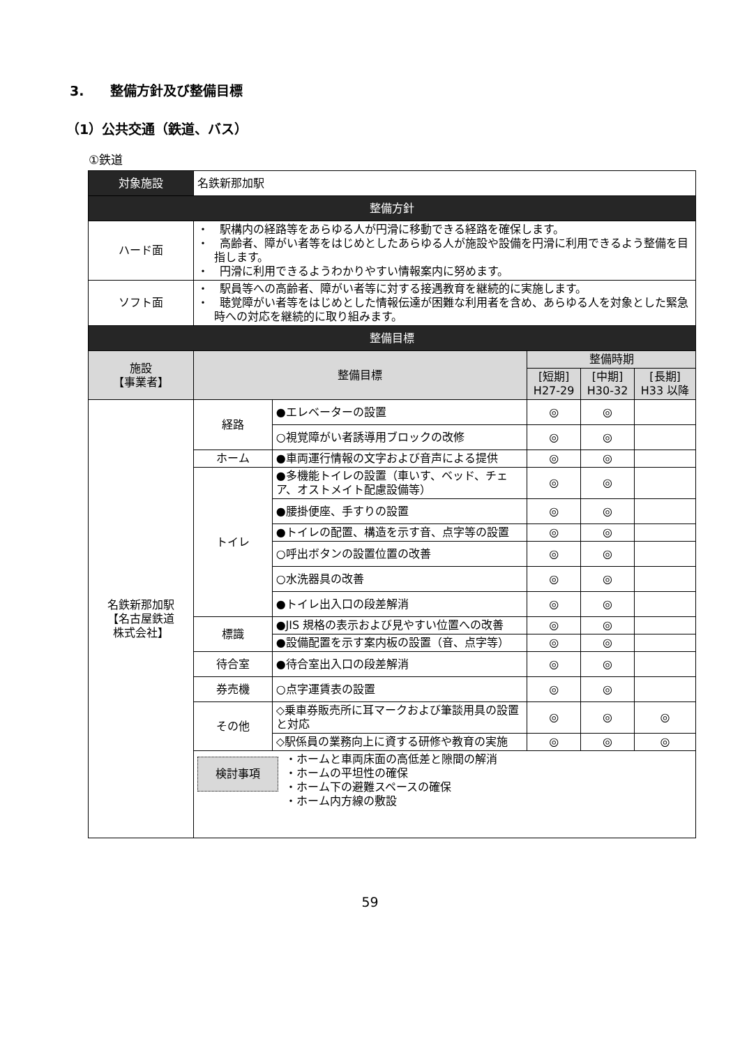3.　　整備方針及び整備目標
（1）公共交通（鉄道、バス）
①鉄道
| 対象施設 | 名鉄新那加駅 | | | | |
| 整備方針 | | | | | |
| ハード面 | ・ 駅構内の経路等をあらゆる人が円滑に移動できる経路を確保します。 ・ 高齢者、障がい者等をはじめとしたあらゆる人が施設や設備を円滑に利用できるよう整備を目指します。 ・ 円滑に利用できるようわかりやすい情報案内に努めます。 | | | | |
| ソフト面 | ・ 駅員等への高齢者、障がい者等に対する接遇教育を継続的に実施します。 ・ 聴覚障がい者等をはじめとした情報伝達が困難な利用者を含め、あらゆる人を対象とした緊急時への対応を継続的に取り組みます。 | | | | |
| 整備目標 | | | | | |
| 施設 【事業者】 | 整備目標 | | 整備時期 | | |
| | | | [短期] H27-29 | [中期] H30-32 | [長期] H33 以降 |
| 名鉄新那加駅 【名古屋鉄道 株式会社】 | 経路 | ●エレベーターの設置 | ◎ | ◎ | |
| | | ○視覚障がい者誘導用ブロックの改修 | ◎ | ◎ | |
| | ホーム | ●車両運行情報の文字および音声による提供 | ◎ | ◎ | |
| | トイレ | ●多機能トイレの設置（車いす、ベッド、チェア、オストメイト配慮設備等） | ◎ | ◎ | |
| | | ●腰掛便座、手すりの設置 | ◎ | ◎ | |
| | | ●トイレの配置、構造を示す音、点字等の設置 | ◎ | ◎ | |
| | | ○呼出ボタンの設置位置の改善 | ◎ | ◎ | |
| | | ○水洗器具の改善 | ◎ | ◎ | |
| | | ●トイレ出入口の段差解消 | ◎ | ◎ | |
| | 標識 | ●JIS 規格の表示および見やすい位置への改善 | ◎ | ◎ | |
| | | ●設備配置を示す案内板の設置（音、点字等） | ◎ | ◎ | |
| | 待合室 | ●待合室出入口の段差解消 | ◎ | ◎ | |
| | 券売機 | ○点字運賃表の設置 | ◎ | ◎ | |
| | その他 | ◇乗車券販売所に耳マークおよび筆談用具の設置と対応 | ◎ | ◎ | ◎ |
| | | ◇駅係員の業務向上に資する研修や教育の実施 | ◎ | ◎ | ◎ |
| | 検討事項 ・ホームと車両床面の高低差と隙間の解消 ・ホームの平坦性の確保 ・ホーム下の避難スペースの確保 ・ホーム内方線の敷設 | | | | |
59